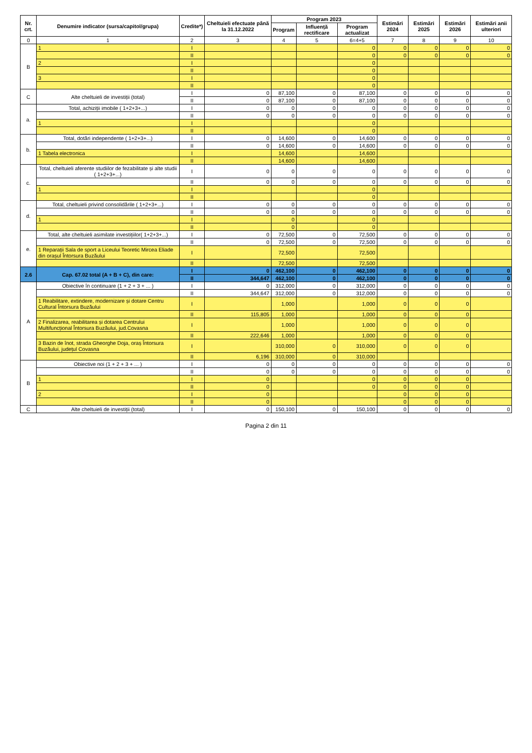| Nr. crt. | Denumire indicator (sursa/capitol/grupa) | Credite*) | Cheltuieli efectuate până la 31.12.2022 | Program 2023 | | | Estimări 2024 | Estimări 2025 | Estimări 2026 | Estimări anii ulteriori |
| --- | --- | --- | --- | --- | --- | --- | --- | --- | --- | --- |
| | | | | Program | Influență rectificare | Program actualizat | | | | |
| 0 | 1 | 2 | 3 | 4 | 5 | 6=4+5 | 7 | 8 | 9 | 10 |
| B | 1 | I | | | | 0 | 0 | 0 | 0 | 0 |
| | | II | | | | 0 | 0 | 0 | 0 | 0 |
| | 2 | I | | | | 0 | | | | |
| | | II | | | | 0 | | | | |
| | 3 | I | | | | 0 | | | | |
| | | II | | | | 0 | | | | |
| C | Alte cheltuieli de investiții (total) | I | 0 | 87,100 | 0 | 87,100 | 0 | 0 | 0 | 0 |
| | | II | 0 | 87,100 | 0 | 87,100 | 0 | 0 | 0 | 0 |
| a. | Total, achiziții imobile ( 1+2+3+...) | I | 0 | 0 | 0 | 0 | 0 | 0 | 0 | 0 |
| | | II | 0 | 0 | 0 | 0 | 0 | 0 | 0 | 0 |
| | 1 | I | | | | 0 | | | | |
| | | II | | | | 0 | | | | |
| b. | Total, dotări independente ( 1+2+3+...) | I | 0 | 14,600 | 0 | 14,600 | 0 | 0 | 0 | 0 |
| | | II | 0 | 14,600 | 0 | 14,600 | 0 | 0 | 0 | 0 |
| | 1 Tabela electronica | I | | 14,600 | | 14,600 | | | | |
| | | II | | 14,600 | | 14,600 | | | | |
| c. | Total, cheltuieli aferente studiilor de fezabilitate și alte studii ( 1+2+3+...) | I | 0 | 0 | 0 | 0 | 0 | 0 | 0 | 0 |
| | | II | 0 | 0 | 0 | 0 | 0 | 0 | 0 | 0 |
| | 1 | I | | | | 0 | | | | |
| | | II | | | | 0 | | | | |
| d. | Total, cheltuieli privind consolidările ( 1+2+3+...) | I | 0 | 0 | 0 | 0 | 0 | 0 | 0 | 0 |
| | | II | 0 | 0 | 0 | 0 | 0 | 0 | 0 | 0 |
| | 1 | I | | 0 | | 0 | | | | |
| | | II | | 0 | | 0 | | | | |
| e. | Total, alte cheltuieli asimilate investițiilor( 1+2+3+...) | I | 0 | 72,500 | 0 | 72,500 | 0 | 0 | 0 | 0 |
| | | II | 0 | 72,500 | 0 | 72,500 | 0 | 0 | 0 | 0 |
| | 1 Reparații Sala de sport a Liceului Teoretic Mircea Eliade din orașul Întorsura Buzăului | I | | 72,500 | | 72,500 | | | | |
| | | II | | 72,500 | | 72,500 | | | | |
| 2.6 | Cap. 67.02 total (A + B + C), din care: | I | 0 | 462,100 | 0 | 462,100 | 0 | 0 | 0 | 0 |
| | | II | 344,647 | 462,100 | 0 | 462,100 | 0 | 0 | 0 | 0 |
| A | Obiective în continuare (1 + 2 + 3 + ... ) | I | 0 | 312,000 | 0 | 312,000 | 0 | 0 | 0 | 0 |
| | | II | 344,647 | 312,000 | 0 | 312,000 | 0 | 0 | 0 | 0 |
| | 1 Reabilitare, extindere, modernizare și dotare Centru Cultural Întorsura Buzăului | I | | 1,000 | | 1,000 | 0 | 0 | 0 | |
| | | II | 115,805 | 1,000 | | 1,000 | 0 | 0 | 0 | |
| | 2 Finalizarea, reabilitarea și dotarea Centrului Multifuncțional Întorsura Buzăului, jud.Covasna | I | | 1,000 | | 1,000 | 0 | 0 | 0 | |
| | | II | 222,646 | 1,000 | | 1,000 | 0 | 0 | 0 | |
| | 3 Bazin de înot, strada Gheorghe Doja, oraș Întorsura Buzăului, județul Covasna | I | | 310,000 | 0 | 310,000 | 0 | 0 | 0 | |
| | | II | 6,196 | 310,000 | 0 | 310,000 | | | | |
| B | Obiective noi (1 + 2 + 3 + ... ) | I | 0 | 0 | 0 | 0 | 0 | 0 | 0 | 0 |
| | | II | 0 | 0 | 0 | 0 | 0 | 0 | 0 | 0 |
| | 1 | I | 0 | | | 0 | 0 | 0 | 0 | |
| | | II | 0 | | | 0 | 0 | 0 | 0 | |
| | 2 | I | 0 | | | | 0 | 0 | 0 | |
| | | II | 0 | | | | 0 | 0 | 0 | |
| C | Alte cheltuieli de investiții (total) | I | 0 | 150,100 | 0 | 150,100 | 0 | 0 | 0 | 0 |
Pagina 2 din 11